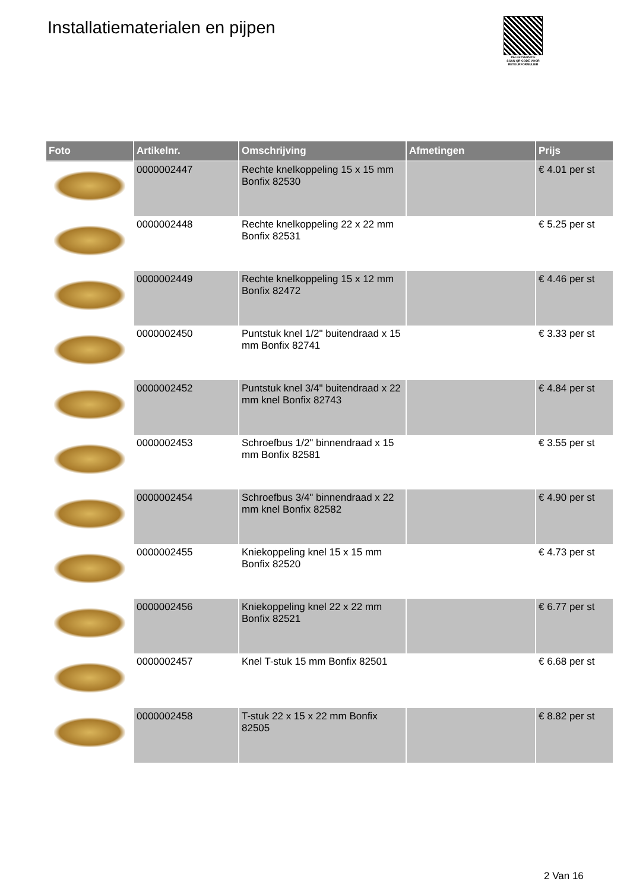Installatiematerialen en pijpen
PALLETSERVICE
SCAN QR-CODE VOOR
RETOURFORMULIER
| Foto | Artikelnr. | Omschrijving | Afmetingen | Prijs |
| --- | --- | --- | --- | --- |
| | 0000002447 | Rechte knelkoppeling 15 x 15 mm Bonfix 82530 | | € 4.01 per st |
| | 0000002448 | Rechte knelkoppeling 22 x 22 mm Bonfix 82531 | | € 5.25 per st |
| | 0000002449 | Rechte knelkoppeling 15 x 12 mm Bonfix 82472 | | € 4.46 per st |
| | 0000002450 | Puntstuk knel 1/2" buitendraad x 15 mm Bonfix 82741 | | € 3.33 per st |
| | 0000002452 | Puntstuk knel 3/4" buitendraad x 22 mm knel Bonfix 82743 | | € 4.84 per st |
| | 0000002453 | Schroefbus 1/2" binnendraad x 15 mm Bonfix 82581 | | € 3.55 per st |
| | 0000002454 | Schroefbus 3/4" binnendraad x 22 mm knel Bonfix 82582 | | € 4.90 per st |
| | 0000002455 | Kniekoppeling knel 15 x 15 mm Bonfix 82520 | | € 4.73 per st |
| | 0000002456 | Kniekoppeling knel 22 x 22 mm Bonfix 82521 | | € 6.77 per st |
| | 0000002457 | Knel T-stuk 15 mm Bonfix 82501 | | € 6.68 per st |
| | 0000002458 | T-stuk 22 x 15 x 22 mm Bonfix 82505 | | € 8.82 per st |
2 Van 16